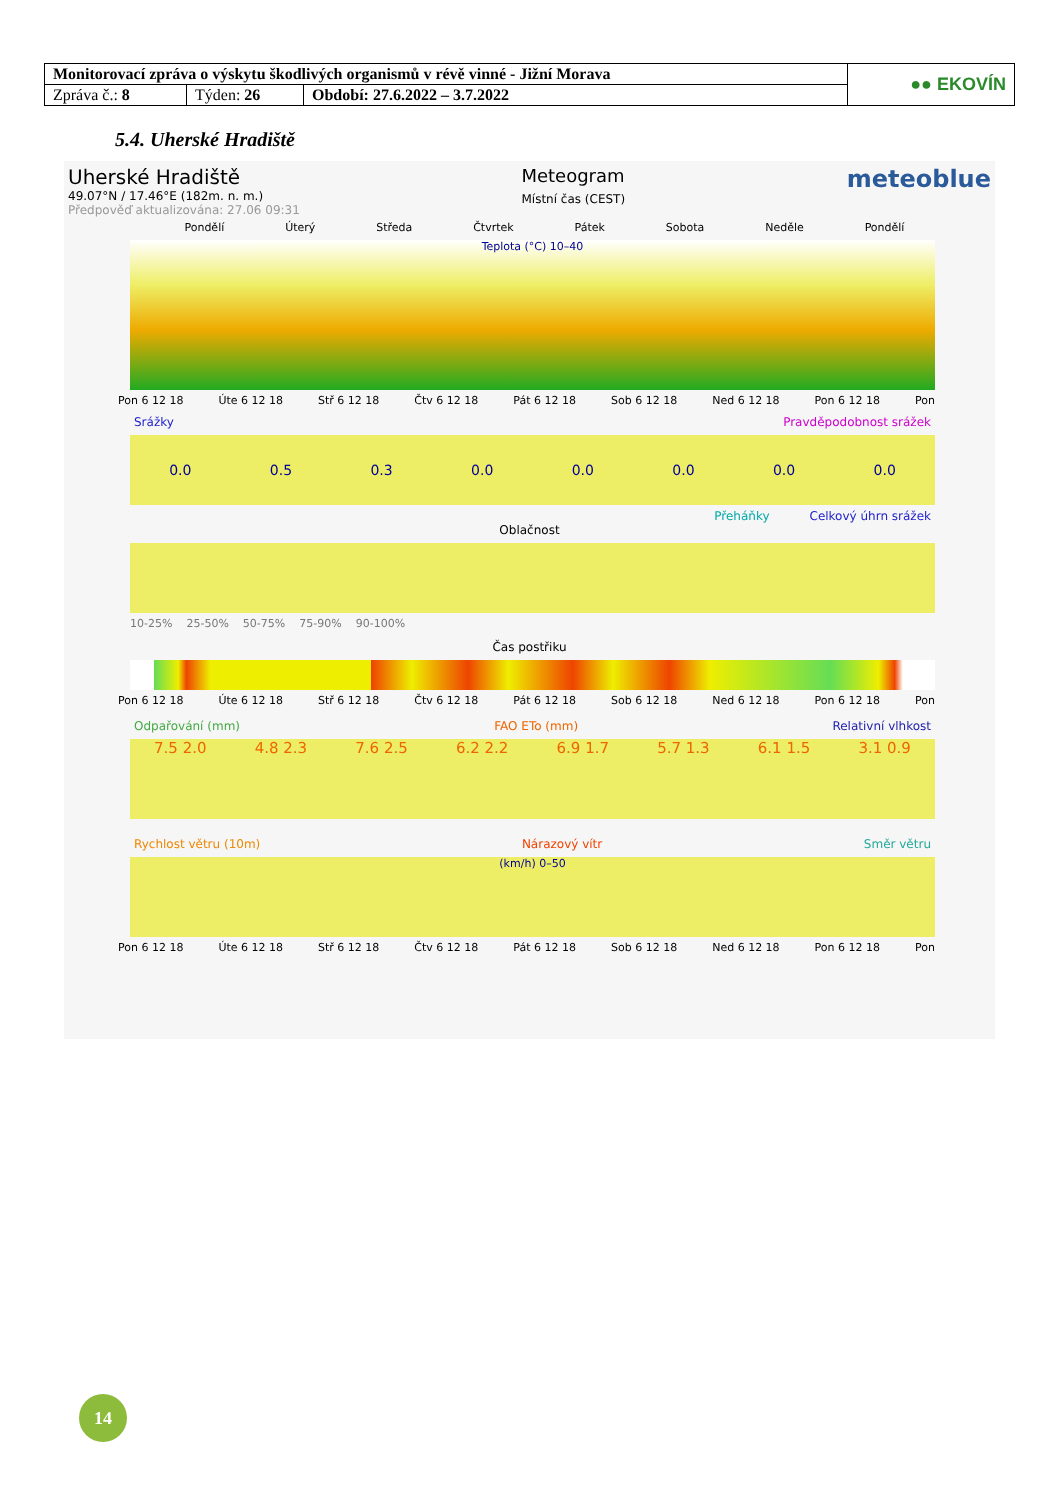| Monitorovací zpráva o výskytu škodlivých organismů v révě vinné - Jižní Morava | | | ●● EKOVÍN |
| Zpráva č.: 8 | Týden: 26 | Období: 27.6.2022 – 3.7.2022 | |
5.4. Uherské Hradiště
Uherské Hradiště
49.07°N / 17.46°E (182m. n. m.)
Předpověď aktualizována: 27.06 09:31
Meteogram
Místní čas (CEST)
meteoblue
Pondělí Úterý Středa Čtvrtek Pátek Sobota Neděle Pondělí
Teplota (°C) 10–40
Pon 6 12 18 Úte 6 12 18 Stř 6 12 18 Čtv 6 12 18 Pát 6 12 18 Sob 6 12 18 Ned 6 12 18 Pon 6 12 18 Pon
Srážky Pravděpodobnost srážek
0.0 0.5 0.3 0.0 0.0 0.0 0.0 0.0
Přeháňky Celkový úhrn srážek
Oblačnost
10-25% 25-50% 50-75% 75-90% 90-100%
Čas postřiku
Pon 6 12 18 Úte 6 12 18 Stř 6 12 18 Čtv 6 12 18 Pát 6 12 18 Sob 6 12 18 Ned 6 12 18 Pon 6 12 18 Pon
Odpařování (mm) FAO ETo (mm) Relativní vlhkost
7.5 2.0 4.8 2.3 7.6 2.5 6.2 2.2 6.9 1.7 5.7 1.3 6.1 1.5 3.1 0.9
Rychlost větru (10m) Nárazový vítr Směr větru
(km/h) 0–50
Pon 6 12 18 Úte 6 12 18 Stř 6 12 18 Čtv 6 12 18 Pát 6 12 18 Sob 6 12 18 Ned 6 12 18 Pon 6 12 18 Pon
14